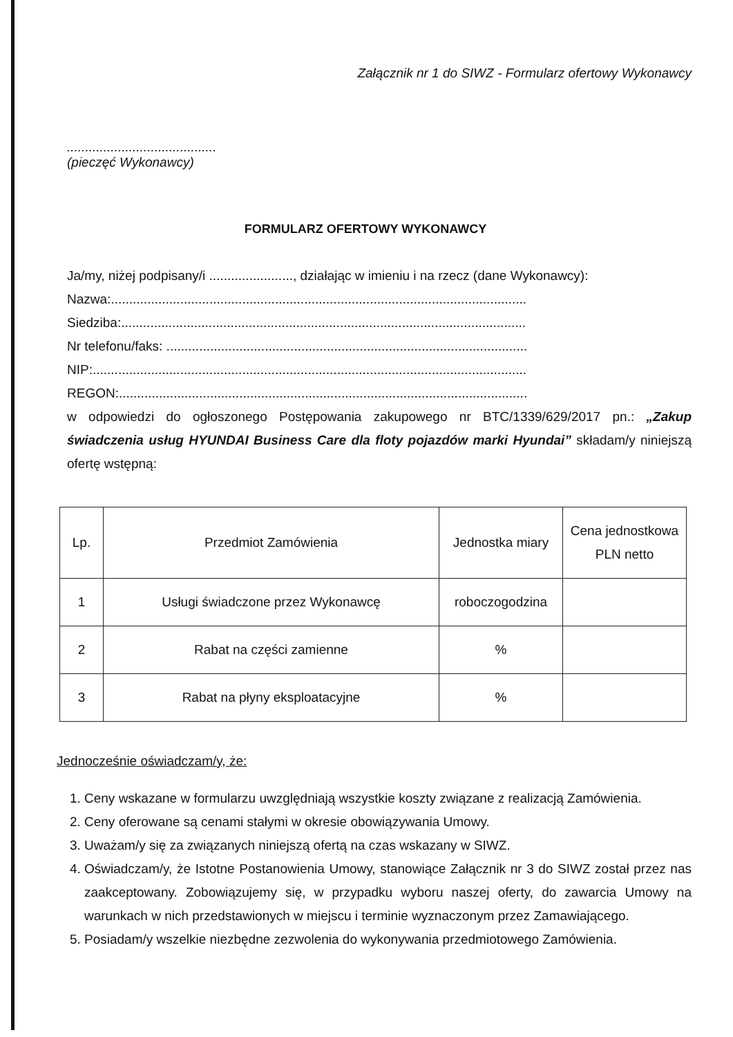Załącznik nr 1 do SIWZ - Formularz ofertowy Wykonawcy
.........................................
(pieczęć Wykonawcy)
FORMULARZ OFERTOWY WYKONAWCY
Ja/my, niżej podpisany/i ......................., działając w imieniu i na rzecz (dane Wykonawcy):
Nazwa:..................................................................................................................
Siedziba:...............................................................................................................
Nr telefonu/faks: ...................................................................................................
NIP:.......................................................................................................................
REGON:................................................................................................................
w odpowiedzi do ogłoszonego Postępowania zakupowego nr BTC/1339/629/2017 pn.: „Zakup świadczenia usług HYUNDAI Business Care dla floty pojazdów marki Hyundai” składam/y niniejszą ofertę wstępną:
| Lp. | Przedmiot Zamówienia | Jednostka miary | Cena jednostkowa PLN netto |
| --- | --- | --- | --- |
| 1 | Usługi świadczone przez Wykonawcę | roboczogodzina | |
| 2 | Rabat na części zamienne | % | |
| 3 | Rabat na płyny eksploatacyjne | % | |
Jednocześnie oświadczam/y, że:
1. Ceny wskazane w formularzu uwzględniają wszystkie koszty związane z realizacją Zamówienia.
2. Ceny oferowane są cenami stałymi w okresie obowiązywania Umowy.
3. Uważam/y się za związanych niniejszą ofertą na czas wskazany w SIWZ.
4. Oświadczam/y, że Istotne Postanowienia Umowy, stanowiące Załącznik nr 3 do SIWZ został przez nas zaakceptowany. Zobowiązujemy się, w przypadku wyboru naszej oferty, do zawarcia Umowy na warunkach w nich przedstawionych w miejscu i terminie wyznaczonym przez Zamawiającego.
5. Posiadam/y wszelkie niezbędne zezwolenia do wykonywania przedmiotowego Zamówienia.